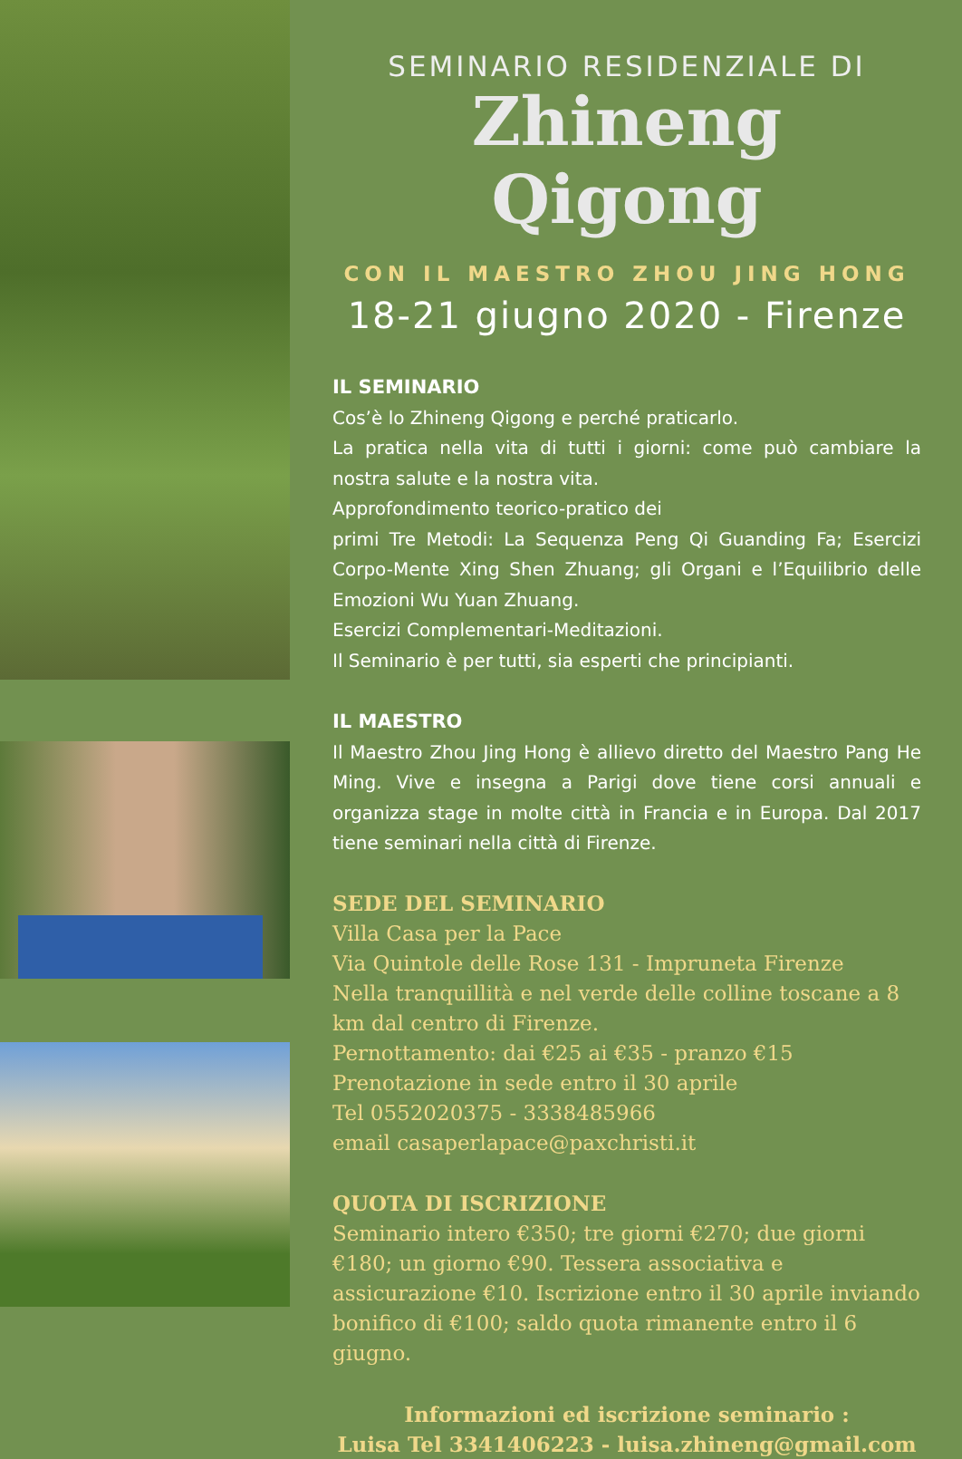SEMINARIO RESIDENZIALE DI
Zhineng Qigong
CON IL MAESTRO ZHOU JING HONG
18-21 giugno 2020 - Firenze
IL SEMINARIO
Cos’è lo Zhineng Qigong e perché praticarlo.
La pratica nella vita di tutti i giorni: come può cambiare la nostra salute e la nostra vita.
Approfondimento teorico-pratico dei
primi Tre Metodi: La Sequenza Peng Qi Guanding Fa; Esercizi Corpo-Mente Xing Shen Zhuang; gli Organi e l’Equilibrio delle Emozioni Wu Yuan Zhuang.
Esercizi Complementari-Meditazioni.
Il Seminario è per tutti, sia esperti che principianti.
IL MAESTRO
Il Maestro Zhou Jing Hong è allievo diretto del Maestro Pang He Ming. Vive e insegna a Parigi dove tiene corsi annuali e organizza stage in molte città in Francia e in Europa. Dal 2017 tiene seminari nella città di Firenze.
SEDE DEL SEMINARIO
Villa Casa per la Pace
Via Quintole delle Rose 131 - Impruneta Firenze
Nella tranquillità e nel verde delle colline toscane a 8 km dal centro di Firenze.
Pernottamento: dai €25 ai €35 - pranzo €15
Prenotazione in sede entro il 30 aprile
Tel 0552020375 - 3338485966
email casaperlapace@paxchristi.it
QUOTA DI ISCRIZIONE
Seminario intero €350; tre giorni €270; due giorni €180; un giorno €90. Tessera associativa e assicurazione €10. Iscrizione entro il 30 aprile inviando bonifico di €100; saldo quota rimanente entro il 6 giugno.
Informazioni ed iscrizione seminario :
Luisa Tel 3341406223 - luisa.zhineng@gmail.com